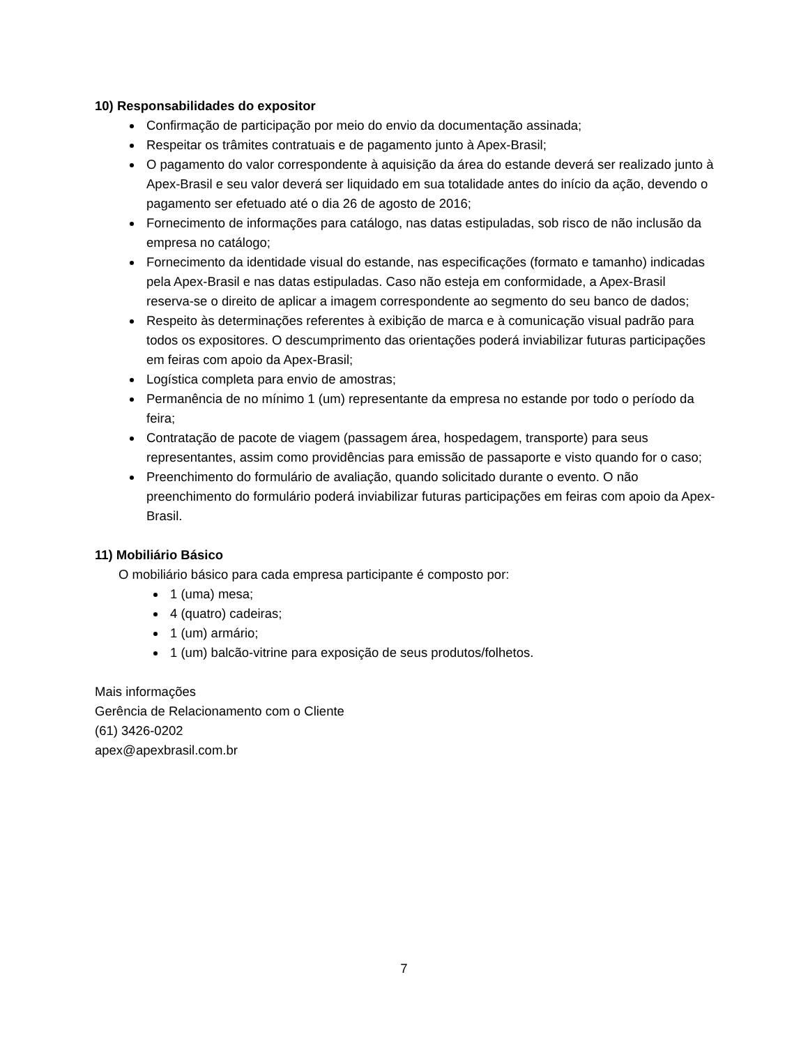10) Responsabilidades do expositor
Confirmação de participação por meio do envio da documentação assinada;
Respeitar os trâmites contratuais e de pagamento junto à Apex-Brasil;
O pagamento do valor correspondente à aquisição da área do estande deverá ser realizado junto à Apex-Brasil e seu valor deverá ser liquidado em sua totalidade antes do início da ação, devendo o pagamento ser efetuado até o dia 26 de agosto de 2016;
Fornecimento de informações para catálogo, nas datas estipuladas, sob risco de não inclusão da empresa no catálogo;
Fornecimento da identidade visual do estande, nas especificações (formato e tamanho) indicadas pela Apex-Brasil e nas datas estipuladas. Caso não esteja em conformidade, a Apex-Brasil reserva-se o direito de aplicar a imagem correspondente ao segmento do seu banco de dados;
Respeito às determinações referentes à exibição de marca e à comunicação visual padrão para todos os expositores. O descumprimento das orientações poderá inviabilizar futuras participações em feiras com apoio da Apex-Brasil;
Logística completa para envio de amostras;
Permanência de no mínimo 1 (um) representante da empresa no estande por todo o período da feira;
Contratação de pacote de viagem (passagem área, hospedagem, transporte) para seus representantes, assim como providências para emissão de passaporte e visto quando for o caso;
Preenchimento do formulário de avaliação, quando solicitado durante o evento. O não preenchimento do formulário poderá inviabilizar futuras participações em feiras com apoio da Apex-Brasil.
11) Mobiliário Básico
O mobiliário básico para cada empresa participante é composto por:
1 (uma) mesa;
4 (quatro) cadeiras;
1 (um) armário;
1 (um) balcão-vitrine para exposição de seus produtos/folhetos.
Mais informações
Gerência de Relacionamento com o Cliente
(61) 3426-0202
apex@apexbrasil.com.br
7